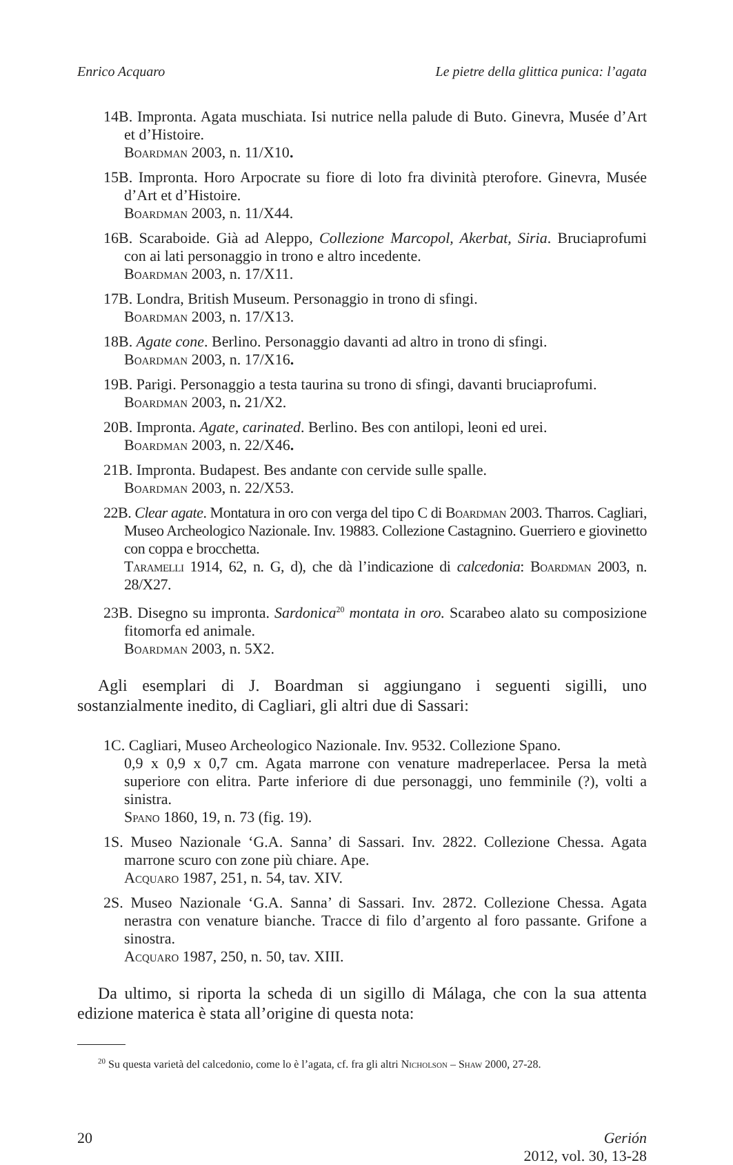Enrico Acquaro Le pietre della glittica punica: l’agata
14B. Impronta. Agata muschiata. Isi nutrice nella palude di Buto. Ginevra, Musée d’Art et d’Histoire.
Boardman 2003, n. 11/X10.
15B. Impronta. Horo Arpocrate su fiore di loto fra divinità pterofore. Ginevra, Musée d’Art et d’Histoire.
Boardman 2003, n. 11/X44.
16B. Scaraboide. Già ad Aleppo, Collezione Marcopol, Akerbat, Siria. Bruciaprofumi con ai lati personaggio in trono e altro incedente.
Boardman 2003, n. 17/X11.
17B. Londra, British Museum. Personaggio in trono di sfingi.
Boardman 2003, n. 17/X13.
18B. Agate cone. Berlino. Personaggio davanti ad altro in trono di sfingi.
Boardman 2003, n. 17/X16.
19B. Parigi. Personaggio a testa taurina su trono di sfingi, davanti bruciaprofumi.
Boardman 2003, n. 21/X2.
20B. Impronta. Agate, carinated. Berlino. Bes con antilopi, leoni ed urei.
Boardman 2003, n. 22/X46.
21B. Impronta. Budapest. Bes andante con cervide sulle spalle.
Boardman 2003, n. 22/X53.
22B. Clear agate. Montatura in oro con verga del tipo C di Boardman 2003. Tharros. Cagliari, Museo Archeologico Nazionale. Inv. 19883. Collezione Castagnino. Guerriero e giovinetto con coppa e brocchetta.
Taramelli 1914, 62, n. G, d), che dà l’indicazione di calcedonia: Boardman 2003, n. 28/X27.
23B. Disegno su impronta. Sardonica<sup>20</sup> montata in oro. Scarabeo alato su composizione fitomorfa ed animale.
Boardman 2003, n. 5X2.
Agli esemplari di J. Boardman si aggiungano i seguenti sigilli, uno sostanzialmente inedito, di Cagliari, gli altri due di Sassari:
1C. Cagliari, Museo Archeologico Nazionale. Inv. 9532. Collezione Spano.
0,9 x 0,9 x 0,7 cm. Agata marrone con venature madreperlacee. Persa la metà superiore con elitra. Parte inferiore di due personaggi, uno femminile (?), volti a sinistra.
Spano 1860, 19, n. 73 (fig. 19).
1S. Museo Nazionale ‘G.A. Sanna’ di Sassari. Inv. 2822. Collezione Chessa. Agata marrone scuro con zone più chiare. Ape.
Acquaro 1987, 251, n. 54, tav. XIV.
2S. Museo Nazionale ‘G.A. Sanna’ di Sassari. Inv. 2872. Collezione Chessa. Agata nerastra con venature bianche. Tracce di filo d’argento al foro passante. Grifone a sinostra.
Acquaro 1987, 250, n. 50, tav. XIII.
Da ultimo, si riporta la scheda di un sigillo di Málaga, che con la sua attenta edizione materica è stata all’origine di questa nota:
<sup>20</sup> Su questa varietà del calcedonio, come lo è l’agata, cf. fra gli altri Nicholson – Shaw 2000, 27-28.
20 Gerión
2012, vol. 30, 13-28